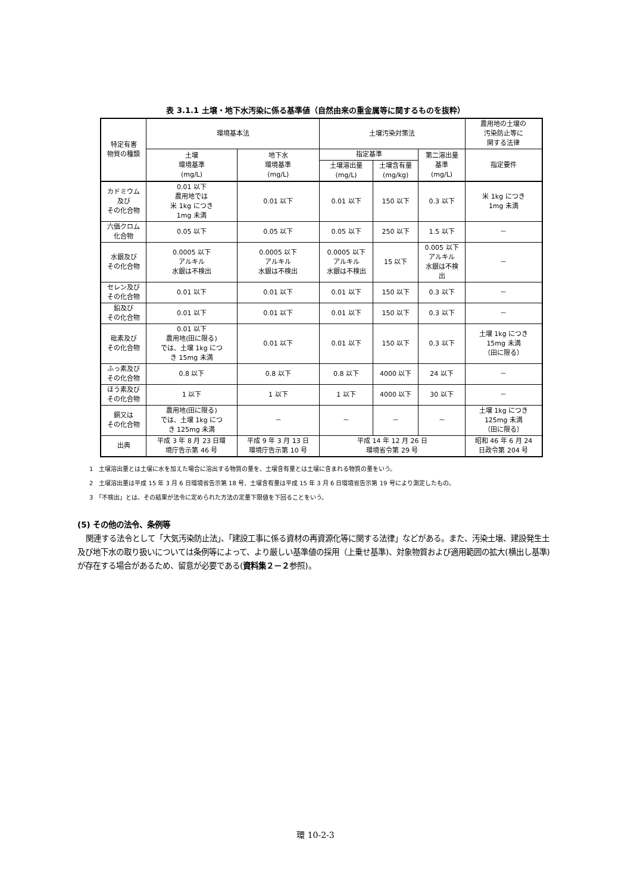表 3.1.1 土壌・地下水汚染に係る基準値（自然由来の重金属等に関するものを抜粋）
| 特定有害 物質の種類 | 環境基本法 | | 土壌汚染対策法 | | | 農用地の土壌の 汚染防止等に 関する法律 |
| --- | --- | --- | --- | --- | --- | --- |
| | 土壌 環境基準 (mg/L) | 地下水 環境基準 (mg/L) | 指定基準 | | 第二溶出量 基準 (mg/L) | 指定要件 |
| | | | 土壌溶出量 (mg/L) | 土壌含有量 (mg/kg) | | |
| カドミウム 及び その化合物 | 0.01 以下 農用地では 米 1kg につき 1mg 未満 | 0.01 以下 | 0.01 以下 | 150 以下 | 0.3 以下 | 米 1kg につき 1mg 未満 |
| 六価クロム 化合物 | 0.05 以下 | 0.05 以下 | 0.05 以下 | 250 以下 | 1.5 以下 | － |
| 水銀及び その化合物 | 0.0005 以下 アルキル 水銀は不検出 | 0.0005 以下 アルキル 水銀は不検出 | 0.0005 以下 アルキル 水銀は不検出 | 15 以下 | 0.005 以下 アルキル 水銀は不検 出 | － |
| セレン及び その化合物 | 0.01 以下 | 0.01 以下 | 0.01 以下 | 150 以下 | 0.3 以下 | － |
| 鉛及び その化合物 | 0.01 以下 | 0.01 以下 | 0.01 以下 | 150 以下 | 0.3 以下 | － |
| 砒素及び その化合物 | 0.01 以下 農用地(田に限る) では、土壌 1kg につ き 15mg 未満 | 0.01 以下 | 0.01 以下 | 150 以下 | 0.3 以下 | 土壌 1kg につき 15mg 未満 （田に限る） |
| ふっ素及び その化合物 | 0.8 以下 | 0.8 以下 | 0.8 以下 | 4000 以下 | 24 以下 | － |
| ほう素及び その化合物 | 1 以下 | 1 以下 | 1 以下 | 4000 以下 | 30 以下 | － |
| 銅又は その化合物 | 農用地(田に限る) では、土壌 1kg につ き 125mg 未満 | － | － | － | － | 土壌 1kg につき 125mg 未満 （田に限る） |
| 出典 | 平成 3 年 8 月 23 日環 境庁告示第 46 号 | 平成 9 年 3 月 13 日 環境庁告示第 10 号 | 平成 14 年 12 月 26 日 環境省令第 29 号 | | | 昭和 46 年 6 月 24 日政令第 204 号 |
1　土壌溶出量とは土壌に水を加えた場合に溶出する物質の量を、土壌含有量とは土壌に含まれる物質の量をいう。
2　土壌溶出量は平成 15 年 3 月 6 日環境省告示第 18 号、土壌含有量は平成 15 年 3 月 6 日環境省告示第 19 号により測定したもの。
3　「不検出」とは、その結果が法令に定められた方法の定量下限値を下回ることをいう。
(5) その他の法令、条例等
関連する法令として「大気汚染防止法」、「建設工事に係る資材の再資源化等に関する法律」などがある。また、汚染土壌、建設発生土及び地下水の取り扱いについては条例等によって、より厳しい基準値の採用（上乗せ基準)、対象物質および適用範囲の拡大(横出し基準)が存在する場合があるため、留意が必要である(資料集２－２参照)。
環 10-2-3